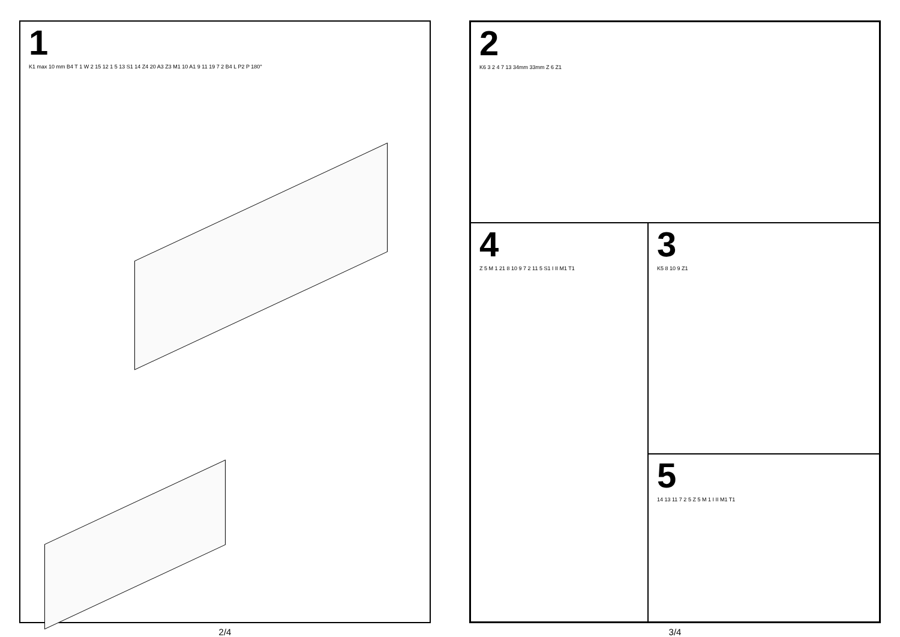1
K1 max 10 mm B4 T 1 W 2 15 12 1 5 13 S1 14 Z4 20 A3 Z3 M1 10 A1 9 11 19 7 2 B4 L P2 P 180°
2/4
2
K6 3 2 4 7 13 34mm 33mm Z 6 Z1
3
K5 8 10 9 Z1
4
Z 5 M 1 21 8 10 9 7 2 11 5 S1 I II M1 T1
5
14 13 11 7 2 5 Z 5 M 1 I II M1 T1
3/4